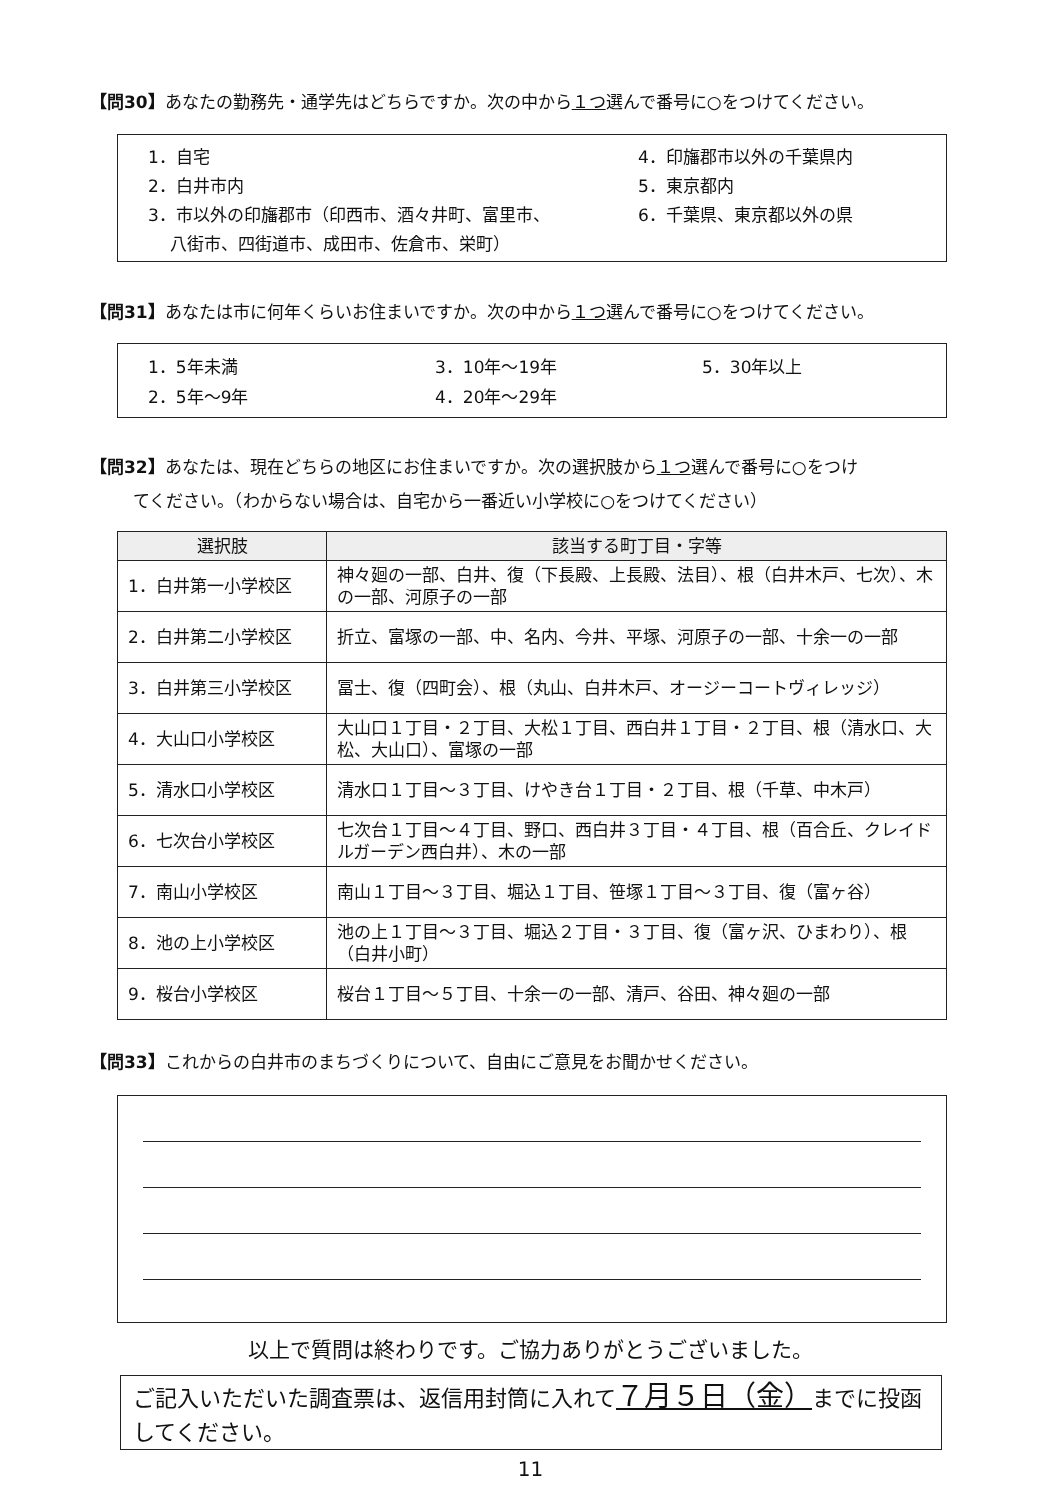【問30】あなたの勤務先・通学先はどちらですか。次の中から１つ選んで番号に○をつけてください。
1．自宅
2．白井市内
3．市以外の印旛郡市（印西市、酒々井町、富里市、
八街市、四街道市、成田市、佐倉市、栄町）
4．印旛郡市以外の千葉県内
5．東京都内
6．千葉県、東京都以外の県
【問31】あなたは市に何年くらいお住まいですか。次の中から１つ選んで番号に○をつけてください。
1．5年未満
2．5年～9年
3．10年～19年
4．20年～29年
5．30年以上
【問32】あなたは、現在どちらの地区にお住まいですか。次の選択肢から１つ選んで番号に○をつけ
てください。（わからない場合は、自宅から一番近い小学校に○をつけてください）
| 選択肢 | 該当する町丁目・字等 |
| --- | --- |
| 1．白井第一小学校区 | 神々廻の一部、白井、復（下長殿、上長殿、法目）、根（白井木戸、七次）、木の一部、河原子の一部 |
| 2．白井第二小学校区 | 折立、富塚の一部、中、名内、今井、平塚、河原子の一部、十余一の一部 |
| 3．白井第三小学校区 | 冨士、復（四町会）、根（丸山、白井木戸、オージーコートヴィレッジ） |
| 4．大山口小学校区 | 大山口１丁目・２丁目、大松１丁目、西白井１丁目・２丁目、根（清水口、大松、大山口）、富塚の一部 |
| 5．清水口小学校区 | 清水口１丁目～３丁目、けやき台１丁目・２丁目、根（千草、中木戸） |
| 6．七次台小学校区 | 七次台１丁目～４丁目、野口、西白井３丁目・４丁目、根（百合丘、クレイドルガーデン西白井）、木の一部 |
| 7．南山小学校区 | 南山１丁目～３丁目、堀込１丁目、笹塚１丁目～３丁目、復（富ヶ谷） |
| 8．池の上小学校区 | 池の上１丁目～３丁目、堀込２丁目・３丁目、復（富ヶ沢、ひまわり）、根（白井小町） |
| 9．桜台小学校区 | 桜台１丁目～５丁目、十余一の一部、清戸、谷田、神々廻の一部 |
【問33】これからの白井市のまちづくりについて、自由にご意見をお聞かせください。
以上で質問は終わりです。ご協力ありがとうございました。
ご記入いただいた調査票は、返信用封筒に入れて７月５日（金）までに投函してください。
11